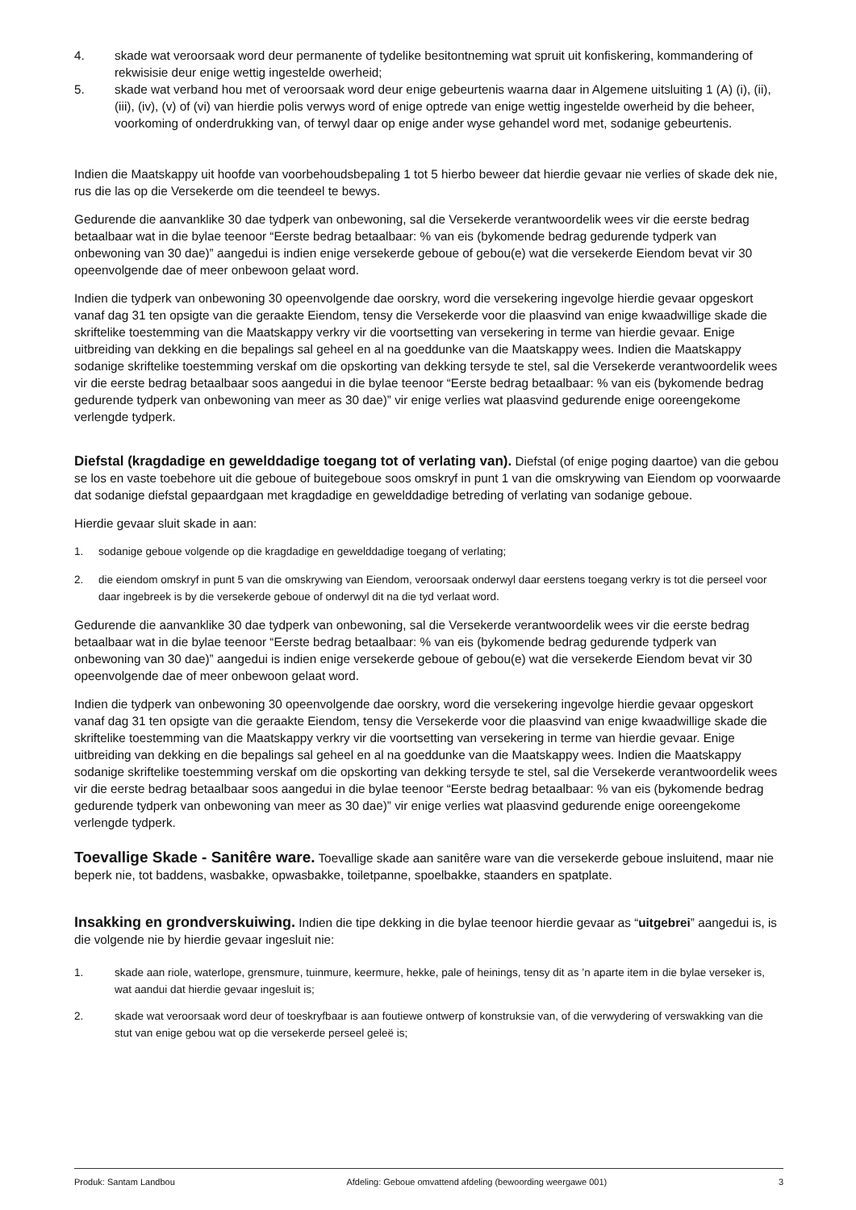4. skade wat veroorsaak word deur permanente of tydelike besitontneming wat spruit uit konfiskering, kommandering of rekwisisie deur enige wettig ingestelde owerheid;
5. skade wat verband hou met of veroorsaak word deur enige gebeurtenis waarna daar in Algemene uitsluiting 1 (A) (i), (ii), (iii), (iv), (v) of (vi) van hierdie polis verwys word of enige optrede van enige wettig ingestelde owerheid by die beheer, voorkoming of onderdrukking van, of terwyl daar op enige ander wyse gehandel word met, sodanige gebeurtenis.
Indien die Maatskappy uit hoofde van voorbehoudsbepaling 1 tot 5 hierbo beweer dat hierdie gevaar nie verlies of skade dek nie, rus die las op die Versekerde om die teendeel te bewys.
Gedurende die aanvanklike 30 dae tydperk van onbewoning, sal die Versekerde verantwoordelik wees vir die eerste bedrag betaalbaar wat in die bylae teenoor “Eerste bedrag betaalbaar: % van eis (bykomende bedrag gedurende tydperk van onbewoning van 30 dae)” aangedui is indien enige versekerde geboue of gebou(e) wat die versekerde Eiendom bevat vir 30 opeenvolgende dae of meer onbewoon gelaat word.
Indien die tydperk van onbewoning 30 opeenvolgende dae oorskry, word die versekering ingevolge hierdie gevaar opgeskort vanaf dag 31 ten opsigte van die geraakte Eiendom, tensy die Versekerde voor die plaasvind van enige kwaadwillige skade die skriftelike toestemming van die Maatskappy verkry vir die voortsetting van versekering in terme van hierdie gevaar. Enige uitbreiding van dekking en die bepalings sal geheel en al na goeddunke van die Maatskappy wees. Indien die Maatskappy sodanige skriftelike toestemming verskaf om die opskorting van dekking tersyde te stel, sal die Versekerde verantwoordelik wees vir die eerste bedrag betaalbaar soos aangedui in die bylae teenoor “Eerste bedrag betaalbaar: % van eis (bykomende bedrag gedurende tydperk van onbewoning van meer as 30 dae)” vir enige verlies wat plaasvind gedurende enige ooreengekome verlengde tydperk.
Diefstal (kragdadige en gewelddadige toegang tot of verlating van). Diefstal (of enige poging daartoe) van die gebou se los en vaste toebehore uit die geboue of buitegeboue soos omskryf in punt 1 van die omskrywing van Eiendom op voorwaarde dat sodanige diefstal gepaardgaan met kragdadige en gewelddadige betreding of verlating van sodanige geboue.
Hierdie gevaar sluit skade in aan:
1. sodanige geboue volgende op die kragdadige en gewelddadige toegang of verlating;
2. die eiendom omskryf in punt 5 van die omskrywing van Eiendom, veroorsaak onderwyl daar eerstens toegang verkry is tot die perseel voor daar ingebreek is by die versekerde geboue of onderwyl dit na die tyd verlaat word.
Gedurende die aanvanklike 30 dae tydperk van onbewoning, sal die Versekerde verantwoordelik wees vir die eerste bedrag betaalbaar wat in die bylae teenoor “Eerste bedrag betaalbaar: % van eis (bykomende bedrag gedurende tydperk van onbewoning van 30 dae)” aangedui is indien enige versekerde geboue of gebou(e) wat die versekerde Eiendom bevat vir 30 opeenvolgende dae of meer onbewoon gelaat word.
Indien die tydperk van onbewoning 30 opeenvolgende dae oorskry, word die versekering ingevolge hierdie gevaar opgeskort vanaf dag 31 ten opsigte van die geraakte Eiendom, tensy die Versekerde voor die plaasvind van enige kwaadwillige skade die skriftelike toestemming van die Maatskappy verkry vir die voortsetting van versekering in terme van hierdie gevaar. Enige uitbreiding van dekking en die bepalings sal geheel en al na goeddunke van die Maatskappy wees. Indien die Maatskappy sodanige skriftelike toestemming verskaf om die opskorting van dekking tersyde te stel, sal die Versekerde verantwoordelik wees vir die eerste bedrag betaalbaar soos aangedui in die bylae teenoor “Eerste bedrag betaalbaar: % van eis (bykomende bedrag gedurende tydperk van onbewoning van meer as 30 dae)” vir enige verlies wat plaasvind gedurende enige ooreengekome verlengde tydperk.
Toevallige Skade - Sanitêre ware. Toevallige skade aan sanitêre ware van die versekerde geboue insluitend, maar nie beperk nie, tot baddens, wasbakke, opwasbakke, toiletpanne, spoelbakke, staanders en spatplate.
Insakking en grondverskuiwing. Indien die tipe dekking in die bylae teenoor hierdie gevaar as “uitgebrei” aangedui is, is die volgende nie by hierdie gevaar ingesluit nie:
1. skade aan riole, waterlope, grensmure, tuinmure, keermure, hekke, pale of heinings, tensy dit as ’n aparte item in die bylae verseker is, wat aandui dat hierdie gevaar ingesluit is;
2. skade wat veroorsaak word deur of toeskryfbaar is aan foutiewe ontwerp of konstruksie van, of die verwydering of verswakking van die stut van enige gebou wat op die versekerde perseel geleë is;
Produk: Santam Landbou Afdeling: Geboue omvattend afdeling (bewoording weergawe 001) 3